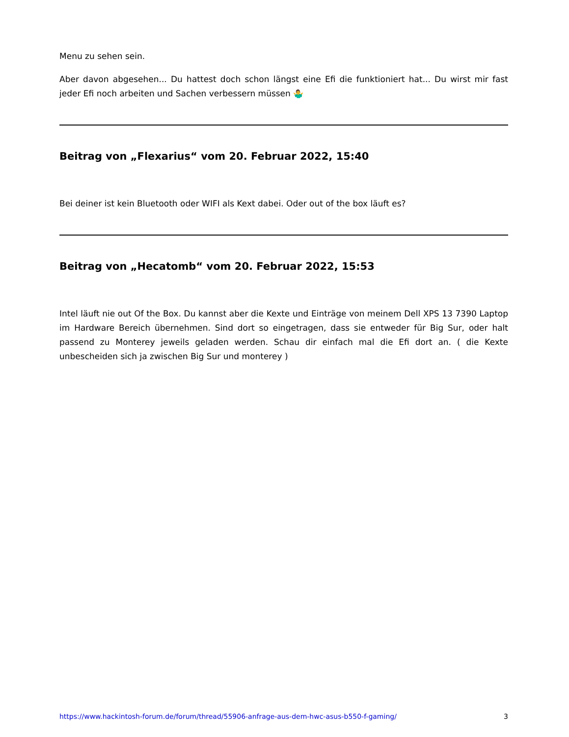Menu zu sehen sein.
Aber davon abgesehen... Du hattest doch schon längst eine Efi die funktioniert hat... Du wirst mir fast jeder Efi noch arbeiten und Sachen verbessern müssen 🤷‍♂️
Beitrag von „Flexarius“ vom 20. Februar 2022, 15:40
Bei deiner ist kein Bluetooth oder WIFI als Kext dabei. Oder out of the box läuft es?
Beitrag von „Hecatomb“ vom 20. Februar 2022, 15:53
Intel läuft nie out Of the Box. Du kannst aber die Kexte und Einträge von meinem Dell XPS 13 7390 Laptop im Hardware Bereich übernehmen. Sind dort so eingetragen, dass sie entweder für Big Sur, oder halt passend zu Monterey jeweils geladen werden. Schau dir einfach mal die Efi dort an. ( die Kexte unbescheiden sich ja zwischen Big Sur und monterey )
https://www.hackintosh-forum.de/forum/thread/55906-anfrage-aus-dem-hwc-asus-b550-f-gaming/ 3